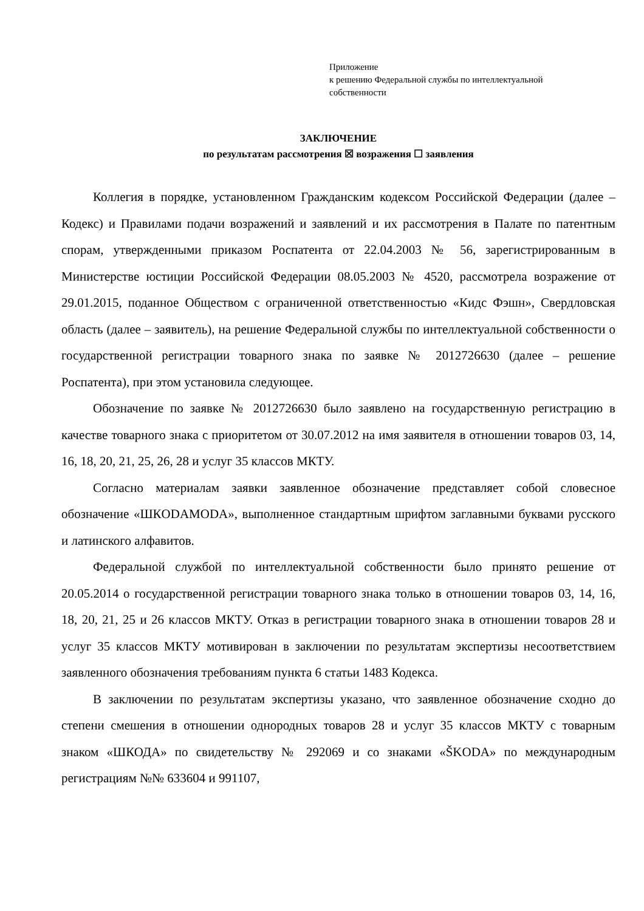Приложение
к решению Федеральной службы по интеллектуальной
собственности
ЗАКЛЮЧЕНИЕ
по результатам рассмотрения ☒ возражения ☐ заявления
Коллегия в порядке, установленном Гражданским кодексом Российской Федерации (далее – Кодекс) и Правилами подачи возражений и заявлений и их рассмотрения в Палате по патентным спорам, утвержденными приказом Роспатента от 22.04.2003 № 56, зарегистрированным в Министерстве юстиции Российской Федерации 08.05.2003 № 4520, рассмотрела возражение от 29.01.2015, поданное Обществом с ограниченной ответственностью «Кидс Фэшн», Свердловская область (далее – заявитель), на решение Федеральной службы по интеллектуальной собственности о государственной регистрации товарного знака по заявке № 2012726630 (далее – решение Роспатента), при этом установила следующее.
Обозначение по заявке № 2012726630 было заявлено на государственную регистрацию в качестве товарного знака с приоритетом от 30.07.2012 на имя заявителя в отношении товаров 03, 14, 16, 18, 20, 21, 25, 26, 28 и услуг 35 классов МКТУ.
Согласно материалам заявки заявленное обозначение представляет собой словесное обозначение «ШКODAMODA», выполненное стандартным шрифтом заглавными буквами русского и латинского алфавитов.
Федеральной службой по интеллектуальной собственности было принято решение от 20.05.2014 о государственной регистрации товарного знака только в отношении товаров 03, 14, 16, 18, 20, 21, 25 и 26 классов МКТУ. Отказ в регистрации товарного знака в отношении товаров 28 и услуг 35 классов МКТУ мотивирован в заключении по результатам экспертизы несоответствием заявленного обозначения требованиям пункта 6 статьи 1483 Кодекса.
В заключении по результатам экспертизы указано, что заявленное обозначение сходно до степени смешения в отношении однородных товаров 28 и услуг 35 классов МКТУ с товарным знаком «ШКОДА» по свидетельству № 292069 и со знаками «ŠKODA» по международным регистрациям №№ 633604 и 991107,